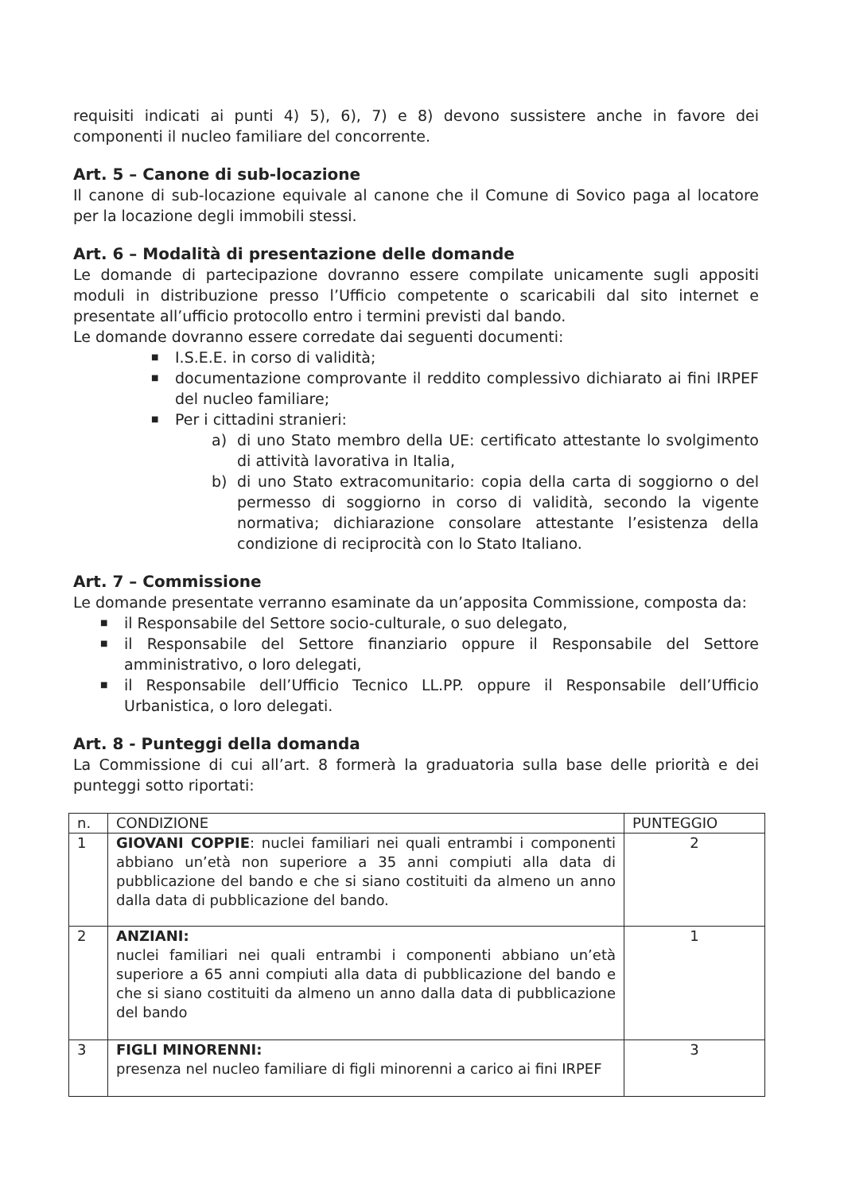requisiti indicati ai punti 4) 5), 6), 7) e 8) devono sussistere anche in favore dei componenti il nucleo familiare del concorrente.
Art. 5 – Canone di sub-locazione
Il canone di sub-locazione equivale al canone che il Comune di Sovico paga al locatore per la locazione degli immobili stessi.
Art. 6 – Modalità di presentazione delle domande
Le domande di partecipazione dovranno essere compilate unicamente sugli appositi moduli in distribuzione presso l’Ufficio competente o scaricabili dal sito internet e presentate all’ufficio protocollo entro i termini previsti dal bando.
Le domande dovranno essere corredate dai seguenti documenti:
■ I.S.E.E. in corso di validità;
■ documentazione comprovante il reddito complessivo dichiarato ai fini IRPEF del nucleo familiare;
■ Per i cittadini stranieri:
a) di uno Stato membro della UE: certificato attestante lo svolgimento di attività lavorativa in Italia,
b) di uno Stato extracomunitario: copia della carta di soggiorno o del permesso di soggiorno in corso di validità, secondo la vigente normativa; dichiarazione consolare attestante l’esistenza della condizione di reciprocità con lo Stato Italiano.
Art. 7 – Commissione
Le domande presentate verranno esaminate da un’apposita Commissione, composta da:
■ il Responsabile del Settore socio-culturale, o suo delegato,
■ il Responsabile del Settore finanziario oppure il Responsabile del Settore amministrativo, o loro delegati,
■ il Responsabile dell’Ufficio Tecnico LL.PP. oppure il Responsabile dell’Ufficio Urbanistica, o loro delegati.
Art. 8 - Punteggi della domanda
La Commissione di cui all’art. 8 formerà la graduatoria sulla base delle priorità e dei punteggi sotto riportati:
| n. | CONDIZIONE | PUNTEGGIO |
| 1 | GIOVANI COPPIE : nuclei familiari nei quali entrambi i componenti abbiano un’età non superiore a 35 anni compiuti alla data di pubblicazione del bando e che si siano costituiti da almeno un anno dalla data di pubblicazione del bando. | 2 |
| 2 | ANZIANI: nuclei familiari nei quali entrambi i componenti abbiano un’età superiore a 65 anni compiuti alla data di pubblicazione del bando e che si siano costituiti da almeno un anno dalla data di pubblicazione del bando | 1 |
| 3 | FIGLI MINORENNI: presenza nel nucleo familiare di figli minorenni a carico ai fini IRPEF | 3 |